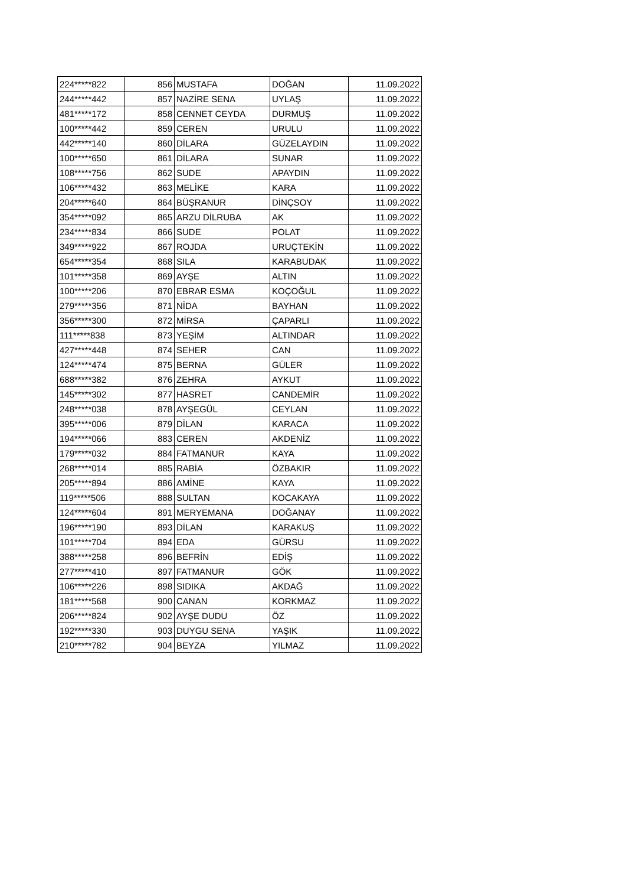| 224*****822 | 856 | MUSTAFA | DOĞAN | 11.09.2022 |
| 244*****442 | 857 | NAZİRE SENA | UYLAŞ | 11.09.2022 |
| 481*****172 | 858 | CENNET CEYDA | DURMUŞ | 11.09.2022 |
| 100*****442 | 859 | CEREN | URULU | 11.09.2022 |
| 442*****140 | 860 | DİLARA | GÜZELAYDIN | 11.09.2022 |
| 100*****650 | 861 | DİLARA | SUNAR | 11.09.2022 |
| 108*****756 | 862 | SUDE | APAYDIN | 11.09.2022 |
| 106*****432 | 863 | MELİKE | KARA | 11.09.2022 |
| 204*****640 | 864 | BÜŞRANUR | DİNÇSOY | 11.09.2022 |
| 354*****092 | 865 | ARZU DİLRUBA | AK | 11.09.2022 |
| 234*****834 | 866 | SUDE | POLAT | 11.09.2022 |
| 349*****922 | 867 | ROJDA | URUÇTEKİN | 11.09.2022 |
| 654*****354 | 868 | SILA | KARABUDAK | 11.09.2022 |
| 101*****358 | 869 | AYŞE | ALTIN | 11.09.2022 |
| 100*****206 | 870 | EBRAR ESMA | KOÇOĞUL | 11.09.2022 |
| 279*****356 | 871 | NİDA | BAYHAN | 11.09.2022 |
| 356*****300 | 872 | MİRSA | ÇAPARLI | 11.09.2022 |
| 111*****838 | 873 | YEŞİM | ALTINDAR | 11.09.2022 |
| 427*****448 | 874 | SEHER | CAN | 11.09.2022 |
| 124*****474 | 875 | BERNA | GÜLER | 11.09.2022 |
| 688*****382 | 876 | ZEHRA | AYKUT | 11.09.2022 |
| 145*****302 | 877 | HASRET | CANDEMİR | 11.09.2022 |
| 248*****038 | 878 | AYŞEGÜL | CEYLAN | 11.09.2022 |
| 395*****006 | 879 | DİLAN | KARACA | 11.09.2022 |
| 194*****066 | 883 | CEREN | AKDENİZ | 11.09.2022 |
| 179*****032 | 884 | FATMANUR | KAYA | 11.09.2022 |
| 268*****014 | 885 | RABİA | ÖZBAKIR | 11.09.2022 |
| 205*****894 | 886 | AMİNE | KAYA | 11.09.2022 |
| 119*****506 | 888 | SULTAN | KOCAKAYA | 11.09.2022 |
| 124*****604 | 891 | MERYEMANA | DOĞANAY | 11.09.2022 |
| 196*****190 | 893 | DİLAN | KARAKUŞ | 11.09.2022 |
| 101*****704 | 894 | EDA | GÜRSU | 11.09.2022 |
| 388*****258 | 896 | BEFRİN | EDİŞ | 11.09.2022 |
| 277*****410 | 897 | FATMANUR | GÖK | 11.09.2022 |
| 106*****226 | 898 | SIDIKA | AKDAĞ | 11.09.2022 |
| 181*****568 | 900 | CANAN | KORKMAZ | 11.09.2022 |
| 206*****824 | 902 | AYŞE DUDU | ÖZ | 11.09.2022 |
| 192*****330 | 903 | DUYGU SENA | YAŞIK | 11.09.2022 |
| 210*****782 | 904 | BEYZA | YILMAZ | 11.09.2022 |